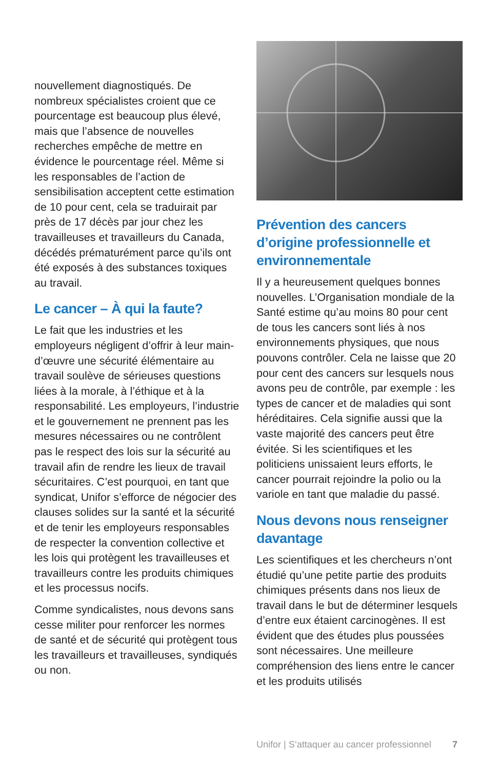nouvellement diagnostiqués. De nombreux spécialistes croient que ce pourcentage est beaucoup plus élevé, mais que l’absence de nouvelles recherches empêche de mettre en évidence le pourcentage réel. Même si les responsables de l’action de sensibilisation acceptent cette estimation de 10 pour cent, cela se traduirait par près de 17 décès par jour chez les travailleuses et travailleurs du Canada, décédés prématurément parce qu’ils ont été exposés à des substances toxiques au travail.
Le cancer – À qui la faute?
Le fait que les industries et les employeurs négligent d’offrir à leur main-d’œuvre une sécurité élémentaire au travail soulève de sérieuses questions liées à la morale, à l’éthique et à la responsabilité. Les employeurs, l’industrie et le gouvernement ne prennent pas les mesures nécessaires ou ne contrôlent pas le respect des lois sur la sécurité au travail afin de rendre les lieux de travail sécuritaires. C’est pourquoi, en tant que syndicat, Unifor s’efforce de négocier des clauses solides sur la santé et la sécurité et de tenir les employeurs responsables de respecter la convention collective et les lois qui protègent les travailleuses et travailleurs contre les produits chimiques et les processus nocifs.
Comme syndicalistes, nous devons sans cesse militer pour renforcer les normes de santé et de sécurité qui protègent tous les travailleurs et travailleuses, syndiqués ou non.
Prévention des cancers d’origine professionnelle et environnementale
Il y a heureusement quelques bonnes nouvelles. L’Organisation mondiale de la Santé estime qu’au moins 80 pour cent de tous les cancers sont liés à nos environnements physiques, que nous pouvons contrôler. Cela ne laisse que 20 pour cent des cancers sur lesquels nous avons peu de contrôle, par exemple : les types de cancer et de maladies qui sont héréditaires. Cela signifie aussi que la vaste majorité des cancers peut être évitée. Si les scientifiques et les politiciens unissaient leurs efforts, le cancer pourrait rejoindre la polio ou la variole en tant que maladie du passé.
Nous devons nous renseigner davantage
Les scientifiques et les chercheurs n’ont étudié qu’une petite partie des produits chimiques présents dans nos lieux de travail dans le but de déterminer lesquels d’entre eux étaient carcinogènes. Il est évident que des études plus poussées sont nécessaires. Une meilleure compréhension des liens entre le cancer et les produits utilisés
Unifor | S’attaquer au cancer professionnel 7